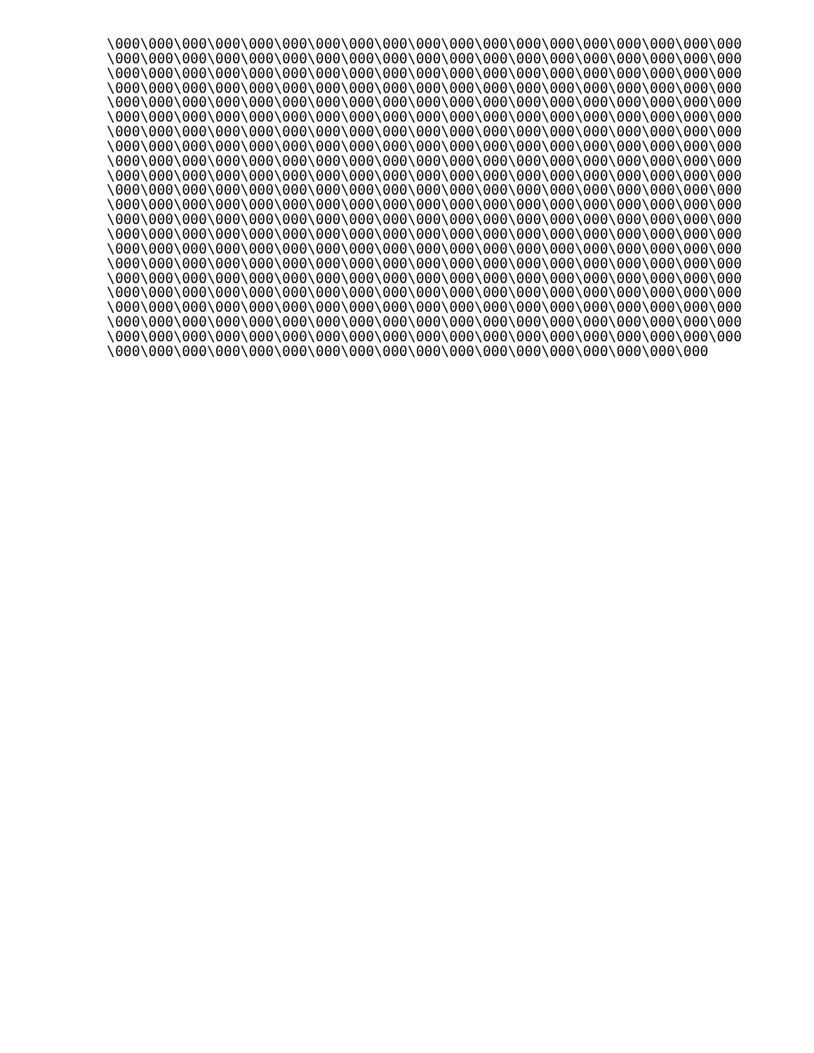\000\000\000\000\000\000\000\000\000\000\000\000\000\000\000\000\000\000\000
\000\000\000\000\000\000\000\000\000\000\000\000\000\000\000\000\000\000\000
\000\000\000\000\000\000\000\000\000\000\000\000\000\000\000\000\000\000\000
\000\000\000\000\000\000\000\000\000\000\000\000\000\000\000\000\000\000\000
\000\000\000\000\000\000\000\000\000\000\000\000\000\000\000\000\000\000\000
\000\000\000\000\000\000\000\000\000\000\000\000\000\000\000\000\000\000\000
\000\000\000\000\000\000\000\000\000\000\000\000\000\000\000\000\000\000\000
\000\000\000\000\000\000\000\000\000\000\000\000\000\000\000\000\000\000\000
\000\000\000\000\000\000\000\000\000\000\000\000\000\000\000\000\000\000\000
\000\000\000\000\000\000\000\000\000\000\000\000\000\000\000\000\000\000\000
\000\000\000\000\000\000\000\000\000\000\000\000\000\000\000\000\000\000\000
\000\000\000\000\000\000\000\000\000\000\000\000\000\000\000\000\000\000\000
\000\000\000\000\000\000\000\000\000\000\000\000\000\000\000\000\000\000\000
\000\000\000\000\000\000\000\000\000\000\000\000\000\000\000\000\000\000\000
\000\000\000\000\000\000\000\000\000\000\000\000\000\000\000\000\000\000\000
\000\000\000\000\000\000\000\000\000\000\000\000\000\000\000\000\000\000\000
\000\000\000\000\000\000\000\000\000\000\000\000\000\000\000\000\000\000\000
\000\000\000\000\000\000\000\000\000\000\000\000\000\000\000\000\000\000\000
\000\000\000\000\000\000\000\000\000\000\000\000\000\000\000\000\000\000\000
\000\000\000\000\000\000\000\000\000\000\000\000\000\000\000\000\000\000\000
\000\000\000\000\000\000\000\000\000\000\000\000\000\000\000\000\000\000\000
\000\000\000\000\000\000\000\000\000\000\000\000\000\000\000\000\000\000